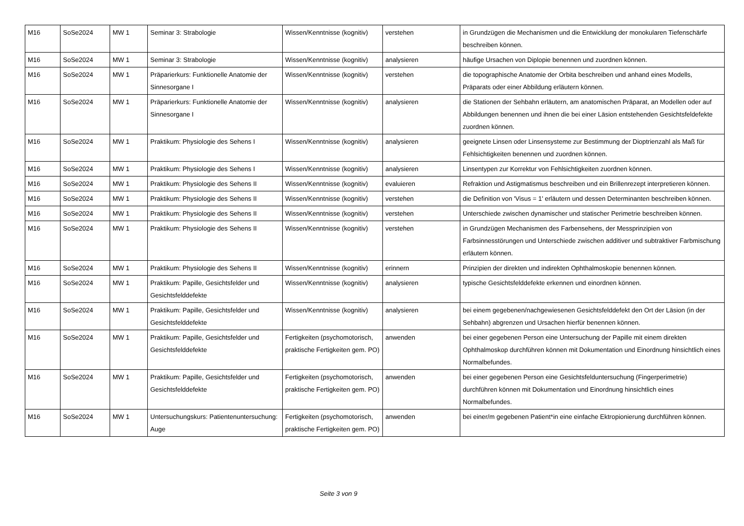| M16 | SoSe2024 | MW 1 | Seminar 3: Strabologie | Wissen/Kenntnisse (kognitiv) | verstehen | in Grundzügen die Mechanismen und die Entwicklung der monokularen Tiefenschärfe beschreiben können. |
| M16 | SoSe2024 | MW 1 | Seminar 3: Strabologie | Wissen/Kenntnisse (kognitiv) | analysieren | häufige Ursachen von Diplopie benennen und zuordnen können. |
| M16 | SoSe2024 | MW 1 | Präparierkurs: Funktionelle Anatomie der Sinnesorgane I | Wissen/Kenntnisse (kognitiv) | verstehen | die topographische Anatomie der Orbita beschreiben und anhand eines Modells, Präparats oder einer Abbildung erläutern können. |
| M16 | SoSe2024 | MW 1 | Präparierkurs: Funktionelle Anatomie der Sinnesorgane I | Wissen/Kenntnisse (kognitiv) | analysieren | die Stationen der Sehbahn erläutern, am anatomischen Präparat, an Modellen oder auf Abbildungen benennen und ihnen die bei einer Läsion entstehenden Gesichtsfeldefekte zuordnen können. |
| M16 | SoSe2024 | MW 1 | Praktikum: Physiologie des Sehens I | Wissen/Kenntnisse (kognitiv) | analysieren | geeignete Linsen oder Linsensysteme zur Bestimmung der Dioptrienzahl als Maß für Fehlsichtigkeiten benennen und zuordnen können. |
| M16 | SoSe2024 | MW 1 | Praktikum: Physiologie des Sehens I | Wissen/Kenntnisse (kognitiv) | analysieren | Linsentypen zur Korrektur von Fehlsichtigkeiten zuordnen können. |
| M16 | SoSe2024 | MW 1 | Praktikum: Physiologie des Sehens II | Wissen/Kenntnisse (kognitiv) | evaluieren | Refraktion und Astigmatismus beschreiben und ein Brillenrezept interpretieren können. |
| M16 | SoSe2024 | MW 1 | Praktikum: Physiologie des Sehens II | Wissen/Kenntnisse (kognitiv) | verstehen | die Definition von 'Visus = 1' erläutern und dessen Determinanten beschreiben können. |
| M16 | SoSe2024 | MW 1 | Praktikum: Physiologie des Sehens II | Wissen/Kenntnisse (kognitiv) | verstehen | Unterschiede zwischen dynamischer und statischer Perimetrie beschreiben können. |
| M16 | SoSe2024 | MW 1 | Praktikum: Physiologie des Sehens II | Wissen/Kenntnisse (kognitiv) | verstehen | in Grundzügen Mechanismen des Farbensehens, der Messprinzipien von Farbsinnesstörungen und Unterschiede zwischen additiver und subtraktiver Farbmischung erläutern können. |
| M16 | SoSe2024 | MW 1 | Praktikum: Physiologie des Sehens II | Wissen/Kenntnisse (kognitiv) | erinnern | Prinzipien der direkten und indirekten Ophthalmoskopie benennen können. |
| M16 | SoSe2024 | MW 1 | Praktikum: Papille, Gesichtsfelder und Gesichtsfelddefekte | Wissen/Kenntnisse (kognitiv) | analysieren | typische Gesichtsfelddefekte erkennen und einordnen können. |
| M16 | SoSe2024 | MW 1 | Praktikum: Papille, Gesichtsfelder und Gesichtsfelddefekte | Wissen/Kenntnisse (kognitiv) | analysieren | bei einem gegebenen/nachgewiesenen Gesichtsfelddefekt den Ort der Läsion (in der Sehbahn) abgrenzen und Ursachen hierfür benennen können. |
| M16 | SoSe2024 | MW 1 | Praktikum: Papille, Gesichtsfelder und Gesichtsfelddefekte | Fertigkeiten (psychomotorisch, praktische Fertigkeiten gem. PO) | anwenden | bei einer gegebenen Person eine Untersuchung der Papille mit einem direkten Ophthalmoskop durchführen können mit Dokumentation und Einordnung hinsichtlich eines Normalbefundes. |
| M16 | SoSe2024 | MW 1 | Praktikum: Papille, Gesichtsfelder und Gesichtsfelddefekte | Fertigkeiten (psychomotorisch, praktische Fertigkeiten gem. PO) | anwenden | bei einer gegebenen Person eine Gesichtsfelduntersuchung (Fingerperimetrie) durchführen können mit Dokumentation und Einordnung hinsichtlich eines Normalbefundes. |
| M16 | SoSe2024 | MW 1 | Untersuchungskurs: Patientenuntersuchung: Auge | Fertigkeiten (psychomotorisch, praktische Fertigkeiten gem. PO) | anwenden | bei einer/m gegebenen Patient*in eine einfache Ektropionierung durchführen können. |
Seite 3 von 9